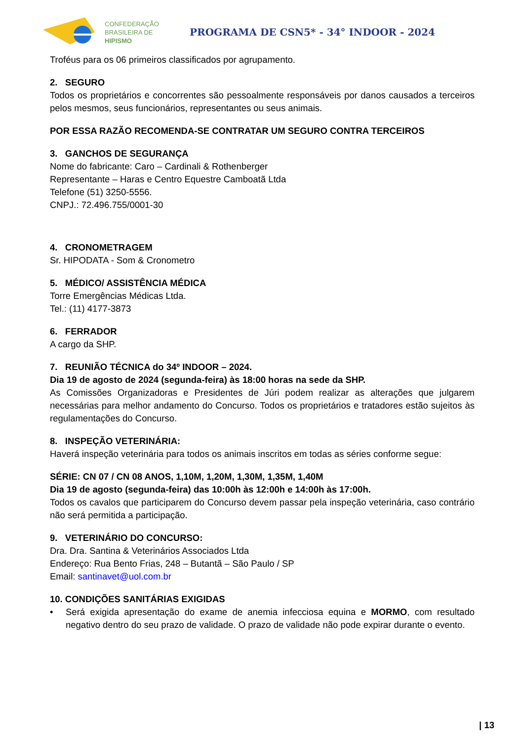CONFEDERAÇÃO
BRASILEIRA DE
HIPISMO
PROGRAMA DE CSN5* - 34° INDOOR - 2024
Troféus para os 06 primeiros classificados por agrupamento.
2. SEGURO
Todos os proprietários e concorrentes são pessoalmente responsáveis por danos causados a terceiros pelos mesmos, seus funcionários, representantes ou seus animais.
POR ESSA RAZÃO RECOMENDA-SE CONTRATAR UM SEGURO CONTRA TERCEIROS
3. GANCHOS DE SEGURANÇA
Nome do fabricante: Caro – Cardinali & Rothenberger
Representante – Haras e Centro Equestre Camboatã Ltda
Telefone (51) 3250-5556.
CNPJ.: 72.496.755/0001-30
4. CRONOMETRAGEM
Sr. HIPODATA - Som & Cronometro
5. MÉDICO/ ASSISTÊNCIA MÉDICA
Torre Emergências Médicas Ltda.
Tel.: (11) 4177-3873
6. FERRADOR
A cargo da SHP.
7. REUNIÃO TÉCNICA do 34º INDOOR – 2024.
Dia 19 de agosto de 2024 (segunda-feira) às 18:00 horas na sede da SHP.
As Comissões Organizadoras e Presidentes de Júri podem realizar as alterações que julgarem necessárias para melhor andamento do Concurso. Todos os proprietários e tratadores estão sujeitos às regulamentações do Concurso.
8. INSPEÇÃO VETERINÁRIA:
Haverá inspeção veterinária para todos os animais inscritos em todas as séries conforme segue:
SÉRIE: CN 07 / CN 08 ANOS, 1,10M, 1,20M, 1,30M, 1,35M, 1,40M
Dia 19 de agosto (segunda-feira) das 10:00h às 12:00h e 14:00h às 17:00h.
Todos os cavalos que participarem do Concurso devem passar pela inspeção veterinária, caso contrário não será permitida a participação.
9. VETERINÁRIO DO CONCURSO:
Dra. Dra. Santina & Veterinários Associados Ltda
Endereço: Rua Bento Frias, 248 – Butantã – São Paulo / SP
Email: santinavet@uol.com.br
10. CONDIÇÕES SANITÁRIAS EXIGIDAS
• Será exigida apresentação do exame de anemia infecciosa equina e MORMO, com resultado negativo dentro do seu prazo de validade. O prazo de validade não pode expirar durante o evento.
| 13